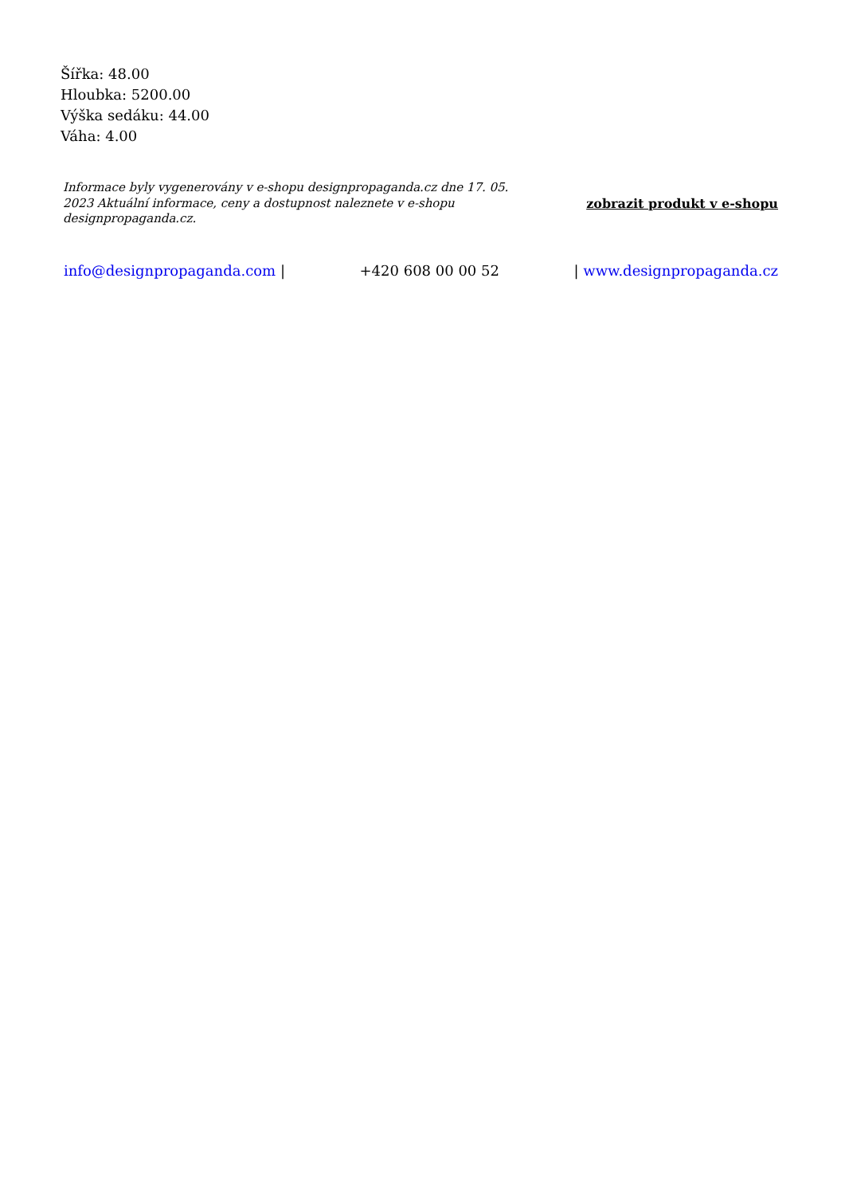Šířka: 48.00
Hloubka: 5200.00
Výška sedáku: 44.00
Váha: 4.00
Informace byly vygenerovány v e-shopu designpropaganda.cz dne 17. 05. 2023 Aktuální informace, ceny a dostupnost naleznete v e-shopu designpropaganda.cz.
zobrazit produkt v e-shopu
info@designpropaganda.com | +420 608 00 00 52 | www.designpropaganda.cz